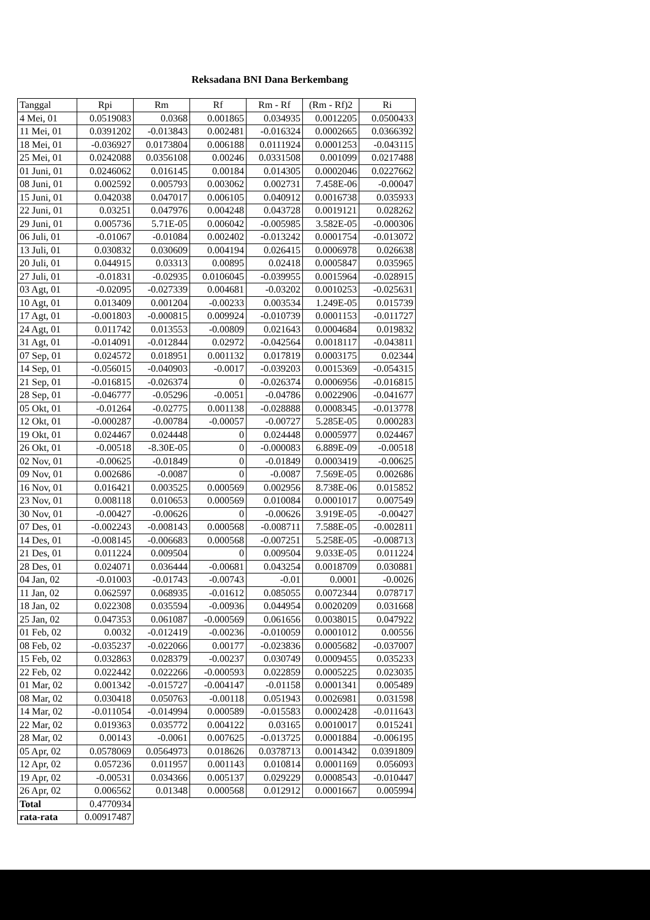Reksadana BNI Dana Berkembang
| Tanggal | Rpi | Rm | Rf | Rm - Rf | (Rm - Rf)2 | Ri |
| --- | --- | --- | --- | --- | --- | --- |
| 4 Mei, 01 | 0.0519083 | 0.0368 | 0.001865 | 0.034935 | 0.0012205 | 0.0500433 |
| 11 Mei, 01 | 0.0391202 | -0.013843 | 0.002481 | -0.016324 | 0.0002665 | 0.0366392 |
| 18 Mei, 01 | -0.036927 | 0.0173804 | 0.006188 | 0.0111924 | 0.0001253 | -0.043115 |
| 25 Mei, 01 | 0.0242088 | 0.0356108 | 0.00246 | 0.0331508 | 0.001099 | 0.0217488 |
| 01 Juni, 01 | 0.0246062 | 0.016145 | 0.00184 | 0.014305 | 0.0002046 | 0.0227662 |
| 08 Juni, 01 | 0.002592 | 0.005793 | 0.003062 | 0.002731 | 7.458E-06 | -0.00047 |
| 15 Juni, 01 | 0.042038 | 0.047017 | 0.006105 | 0.040912 | 0.0016738 | 0.035933 |
| 22 Juni, 01 | 0.03251 | 0.047976 | 0.004248 | 0.043728 | 0.0019121 | 0.028262 |
| 29 Juni, 01 | 0.005736 | 5.71E-05 | 0.006042 | -0.005985 | 3.582E-05 | -0.000306 |
| 06 Juli, 01 | -0.01067 | -0.01084 | 0.002402 | -0.013242 | 0.0001754 | -0.013072 |
| 13 Juli, 01 | 0.030832 | 0.030609 | 0.004194 | 0.026415 | 0.0006978 | 0.026638 |
| 20 Juli, 01 | 0.044915 | 0.03313 | 0.00895 | 0.02418 | 0.0005847 | 0.035965 |
| 27 Juli, 01 | -0.01831 | -0.02935 | 0.0106045 | -0.039955 | 0.0015964 | -0.028915 |
| 03 Agt, 01 | -0.02095 | -0.027339 | 0.004681 | -0.03202 | 0.0010253 | -0.025631 |
| 10 Agt, 01 | 0.013409 | 0.001204 | -0.00233 | 0.003534 | 1.249E-05 | 0.015739 |
| 17 Agt, 01 | -0.001803 | -0.000815 | 0.009924 | -0.010739 | 0.0001153 | -0.011727 |
| 24 Agt, 01 | 0.011742 | 0.013553 | -0.00809 | 0.021643 | 0.0004684 | 0.019832 |
| 31 Agt, 01 | -0.014091 | -0.012844 | 0.02972 | -0.042564 | 0.0018117 | -0.043811 |
| 07 Sep, 01 | 0.024572 | 0.018951 | 0.001132 | 0.017819 | 0.0003175 | 0.02344 |
| 14 Sep, 01 | -0.056015 | -0.040903 | -0.0017 | -0.039203 | 0.0015369 | -0.054315 |
| 21 Sep, 01 | -0.016815 | -0.026374 | 0 | -0.026374 | 0.0006956 | -0.016815 |
| 28 Sep, 01 | -0.046777 | -0.05296 | -0.0051 | -0.04786 | 0.0022906 | -0.041677 |
| 05 Okt, 01 | -0.01264 | -0.02775 | 0.001138 | -0.028888 | 0.0008345 | -0.013778 |
| 12 Okt, 01 | -0.000287 | -0.00784 | -0.00057 | -0.00727 | 5.285E-05 | 0.000283 |
| 19 Okt, 01 | 0.024467 | 0.024448 | 0 | 0.024448 | 0.0005977 | 0.024467 |
| 26 Okt, 01 | -0.00518 | -8.30E-05 | 0 | -0.000083 | 6.889E-09 | -0.00518 |
| 02 Nov, 01 | -0.00625 | -0.01849 | 0 | -0.01849 | 0.0003419 | -0.00625 |
| 09 Nov, 01 | 0.002686 | -0.0087 | 0 | -0.0087 | 7.569E-05 | 0.002686 |
| 16 Nov, 01 | 0.016421 | 0.003525 | 0.000569 | 0.002956 | 8.738E-06 | 0.015852 |
| 23 Nov, 01 | 0.008118 | 0.010653 | 0.000569 | 0.010084 | 0.0001017 | 0.007549 |
| 30 Nov, 01 | -0.00427 | -0.00626 | 0 | -0.00626 | 3.919E-05 | -0.00427 |
| 07 Des, 01 | -0.002243 | -0.008143 | 0.000568 | -0.008711 | 7.588E-05 | -0.002811 |
| 14 Des, 01 | -0.008145 | -0.006683 | 0.000568 | -0.007251 | 5.258E-05 | -0.008713 |
| 21 Des, 01 | 0.011224 | 0.009504 | 0 | 0.009504 | 9.033E-05 | 0.011224 |
| 28 Des, 01 | 0.024071 | 0.036444 | -0.00681 | 0.043254 | 0.0018709 | 0.030881 |
| 04 Jan, 02 | -0.01003 | -0.01743 | -0.00743 | -0.01 | 0.0001 | -0.0026 |
| 11 Jan, 02 | 0.062597 | 0.068935 | -0.01612 | 0.085055 | 0.0072344 | 0.078717 |
| 18 Jan, 02 | 0.022308 | 0.035594 | -0.00936 | 0.044954 | 0.0020209 | 0.031668 |
| 25 Jan, 02 | 0.047353 | 0.061087 | -0.000569 | 0.061656 | 0.0038015 | 0.047922 |
| 01 Feb, 02 | 0.0032 | -0.012419 | -0.00236 | -0.010059 | 0.0001012 | 0.00556 |
| 08 Feb, 02 | -0.035237 | -0.022066 | 0.00177 | -0.023836 | 0.0005682 | -0.037007 |
| 15 Feb, 02 | 0.032863 | 0.028379 | -0.00237 | 0.030749 | 0.0009455 | 0.035233 |
| 22 Feb, 02 | 0.022442 | 0.022266 | -0.000593 | 0.022859 | 0.0005225 | 0.023035 |
| 01 Mar, 02 | 0.001342 | -0.015727 | -0.004147 | -0.01158 | 0.0001341 | 0.005489 |
| 08 Mar, 02 | 0.030418 | 0.050763 | -0.00118 | 0.051943 | 0.0026981 | 0.031598 |
| 14 Mar, 02 | -0.011054 | -0.014994 | 0.000589 | -0.015583 | 0.0002428 | -0.011643 |
| 22 Mar, 02 | 0.019363 | 0.035772 | 0.004122 | 0.03165 | 0.0010017 | 0.015241 |
| 28 Mar, 02 | 0.00143 | -0.0061 | 0.007625 | -0.013725 | 0.0001884 | -0.006195 |
| 05 Apr, 02 | 0.0578069 | 0.0564973 | 0.018626 | 0.0378713 | 0.0014342 | 0.0391809 |
| 12 Apr, 02 | 0.057236 | 0.011957 | 0.001143 | 0.010814 | 0.0001169 | 0.056093 |
| 19 Apr, 02 | -0.00531 | 0.034366 | 0.005137 | 0.029229 | 0.0008543 | -0.010447 |
| 26 Apr, 02 | 0.006562 | 0.01348 | 0.000568 | 0.012912 | 0.0001667 | 0.005994 |
| Total | 0.4770934 | | | | | |
| rata-rata | 0.00917487 | | | | | |